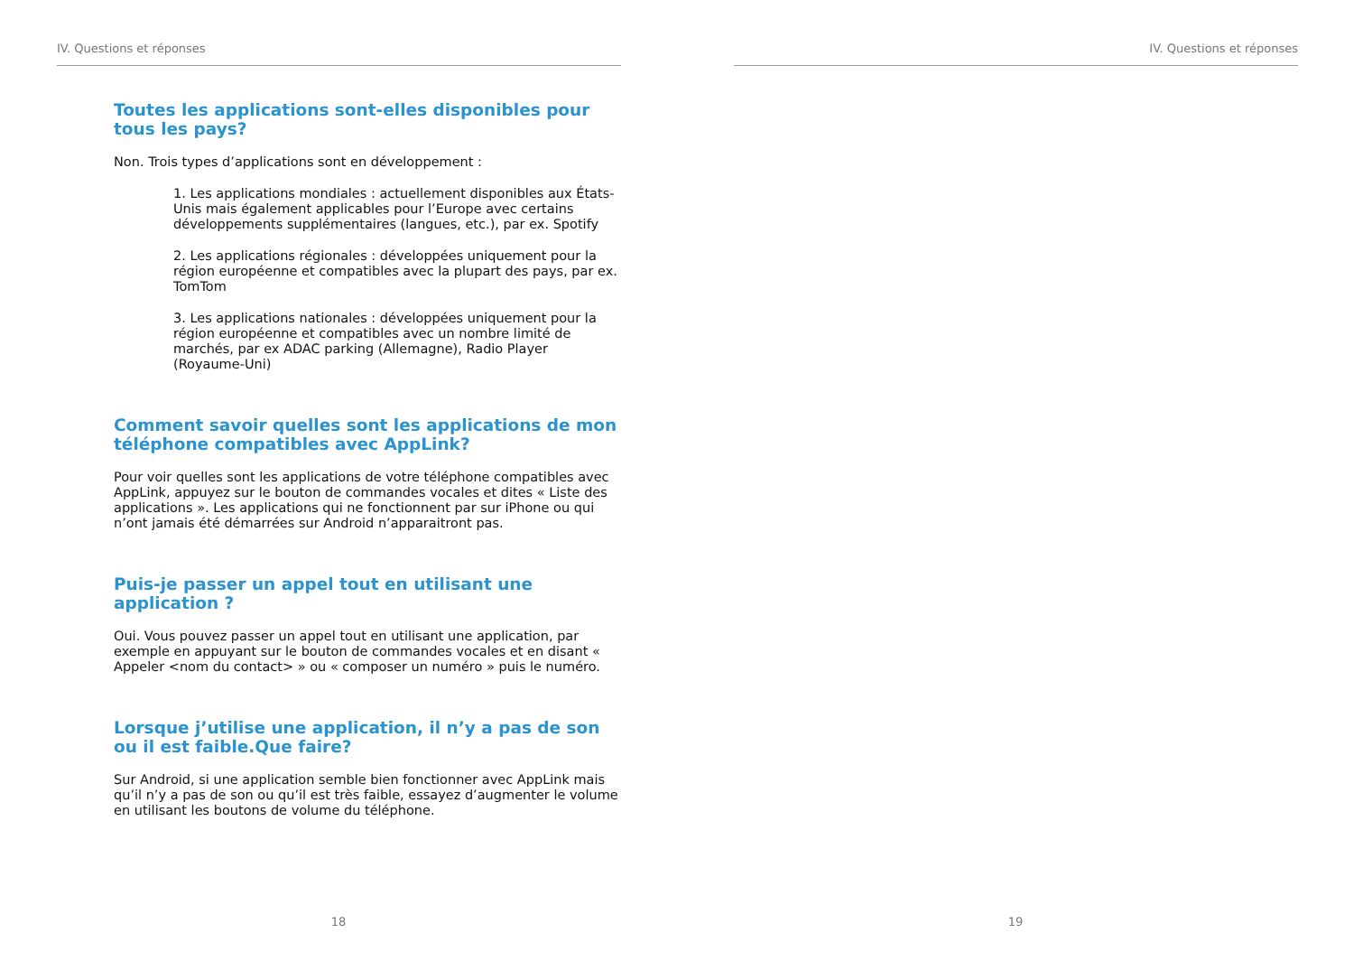IV. Questions et réponses
Toutes les applications sont-elles disponibles pour tous les pays?
Non. Trois types d’applications sont en développement :
1. Les applications mondiales : actuellement disponibles aux États-Unis mais également applicables pour l’Europe avec certains développements supplémentaires (langues, etc.), par ex. Spotify
2. Les applications régionales : développées uniquement pour la région européenne et compatibles avec la plupart des pays, par ex. TomTom
3. Les applications nationales : développées uniquement pour la région européenne et compatibles avec un nombre limité de marchés, par ex ADAC parking (Allemagne), Radio Player (Royaume-Uni)
Comment savoir quelles sont les applications de mon téléphone compatibles avec AppLink?
Pour voir quelles sont les applications de votre téléphone compatibles avec AppLink, appuyez sur le bouton de commandes vocales et dites « Liste des applications ». Les applications qui ne fonctionnent par sur iPhone ou qui n’ont jamais été démarrées sur Android n’apparaitront pas.
Puis-je passer un appel tout en utilisant une application ?
Oui. Vous pouvez passer un appel tout en utilisant une application, par exemple en appuyant sur le bouton de commandes vocales et en disant « Appeler <nom du contact> » ou « composer un numéro » puis le numéro.
Lorsque j’utilise une application, il n’y a pas de son ou il est faible.Que faire?
Sur Android, si une application semble bien fonctionner avec AppLink mais qu’il n’y a pas de son ou qu’il est très faible, essayez d’augmenter le volume en utilisant les boutons de volume du téléphone.
18
IV. Questions et réponses
19